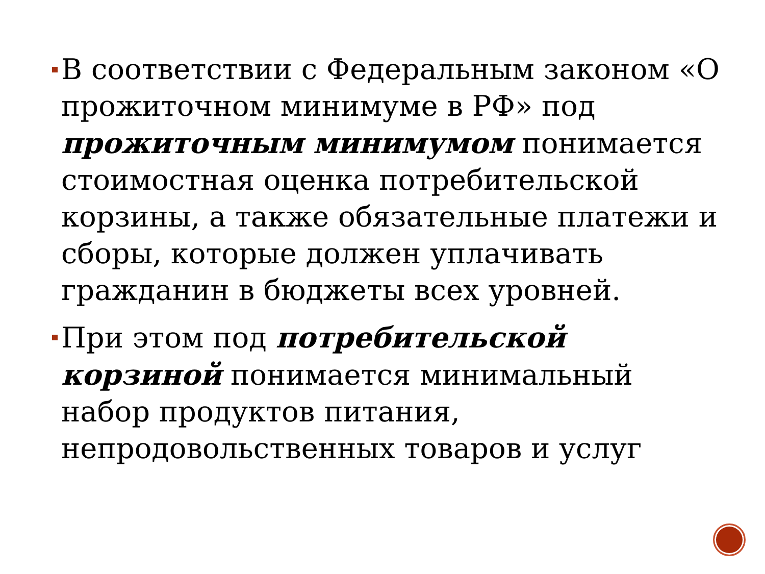В соответствии с Федеральным законом «О прожиточном минимуме в РФ» под прожиточным минимумом понимается стоимостная оценка потребительской корзины, а также обязательные платежи и сборы, которые должен уплачивать гражданин в бюджеты всех уровней.
При этом под потребительской корзиной понимается минимальный набор продуктов питания, непродовольственных товаров и услуг